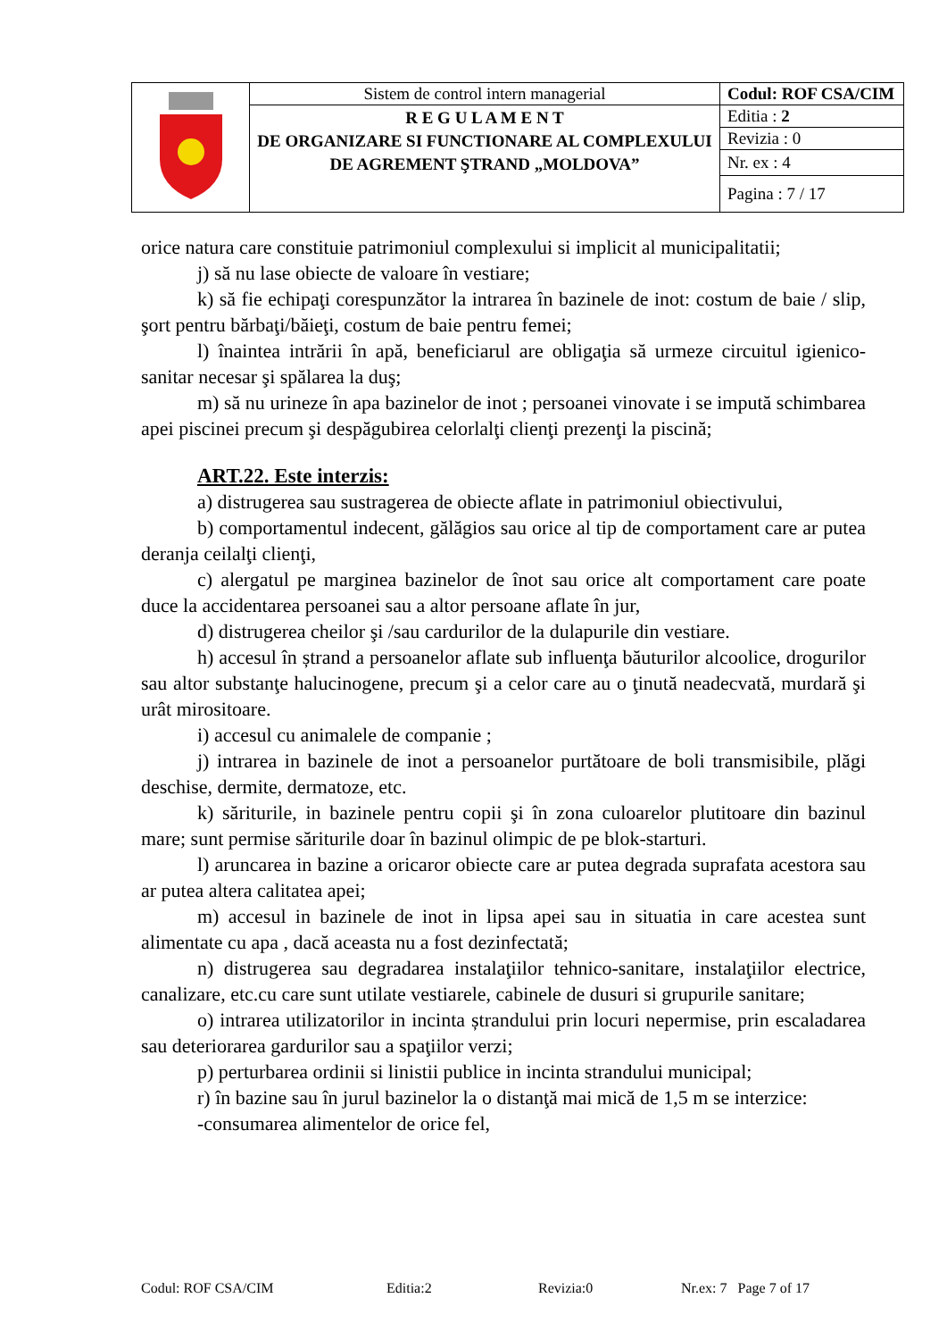| | Sistem de control intern managerial | Codul: ROF CSA/CIM |
| | R E G U L A M E N T DE ORGANIZARE SI FUNCTIONARE AL COMPLEXULUI DE AGREMENT ŞTRAND „MOLDOVA” | Editia : 2 |
| | | Revizia : 0 |
| | | Nr. ex : 4 |
| | | Pagina : 7 / 17 |
orice natura care constituie patrimoniul complexului si implicit al municipalitatii;
j) să nu lase obiecte de valoare în vestiare;
k) să fie echipaţi corespunzător la intrarea în bazinele de inot: costum de baie / slip, şort pentru bărbaţi/băieţi, costum de baie pentru femei;
l) înaintea intrării în apă, beneficiarul are obligaţia să urmeze circuitul igienico-sanitar necesar şi spălarea la duş;
m) să nu urineze în apa bazinelor de inot ; persoanei vinovate i se impută schimbarea apei piscinei precum şi despăgubirea celorlalţi clienţi prezenţi la piscină;
ART.22. Este interzis:
a) distrugerea sau sustragerea de obiecte aflate in patrimoniul obiectivului,
b) comportamentul indecent, gălăgios sau orice al tip de comportament care ar putea deranja ceilalţi clienţi,
c) alergatul pe marginea bazinelor de înot sau orice alt comportament care poate duce la accidentarea persoanei sau a altor persoane aflate în jur,
d) distrugerea cheilor şi /sau cardurilor de la dulapurile din vestiare.
h) accesul în ștrand a persoanelor aflate sub influenţa băuturilor alcoolice, drogurilor sau altor substanţe halucinogene, precum şi a celor care au o ţinută neadecvată, murdară şi urât mirositoare.
i) accesul cu animalele de companie ;
j) intrarea in bazinele de inot a persoanelor purtătoare de boli transmisibile, plăgi deschise, dermite, dermatoze, etc.
k) săriturile, in bazinele pentru copii şi în zona culoarelor plutitoare din bazinul mare; sunt permise săriturile doar în bazinul olimpic de pe blok-starturi.
l) aruncarea in bazine a oricaror obiecte care ar putea degrada suprafata acestora sau ar putea altera calitatea apei;
m) accesul in bazinele de inot in lipsa apei sau in situatia in care acestea sunt alimentate cu apa , dacă aceasta nu a fost dezinfectată;
n) distrugerea sau degradarea instalaţiilor tehnico-sanitare, instalaţiilor electrice, canalizare, etc.cu care sunt utilate vestiarele, cabinele de dusuri si grupurile sanitare;
o) intrarea utilizatorilor in incinta ștrandului prin locuri nepermise, prin escaladarea sau deteriorarea gardurilor sau a spaţiilor verzi;
p) perturbarea ordinii si linistii publice in incinta strandului municipal;
r) în bazine sau în jurul bazinelor la o distanţă mai mică de 1,5 m se interzice:
-consumarea alimentelor de orice fel,
Codul: ROF CSA/CIM Editia:2 Revizia:0 Nr.ex: 7 Page 7 of 17